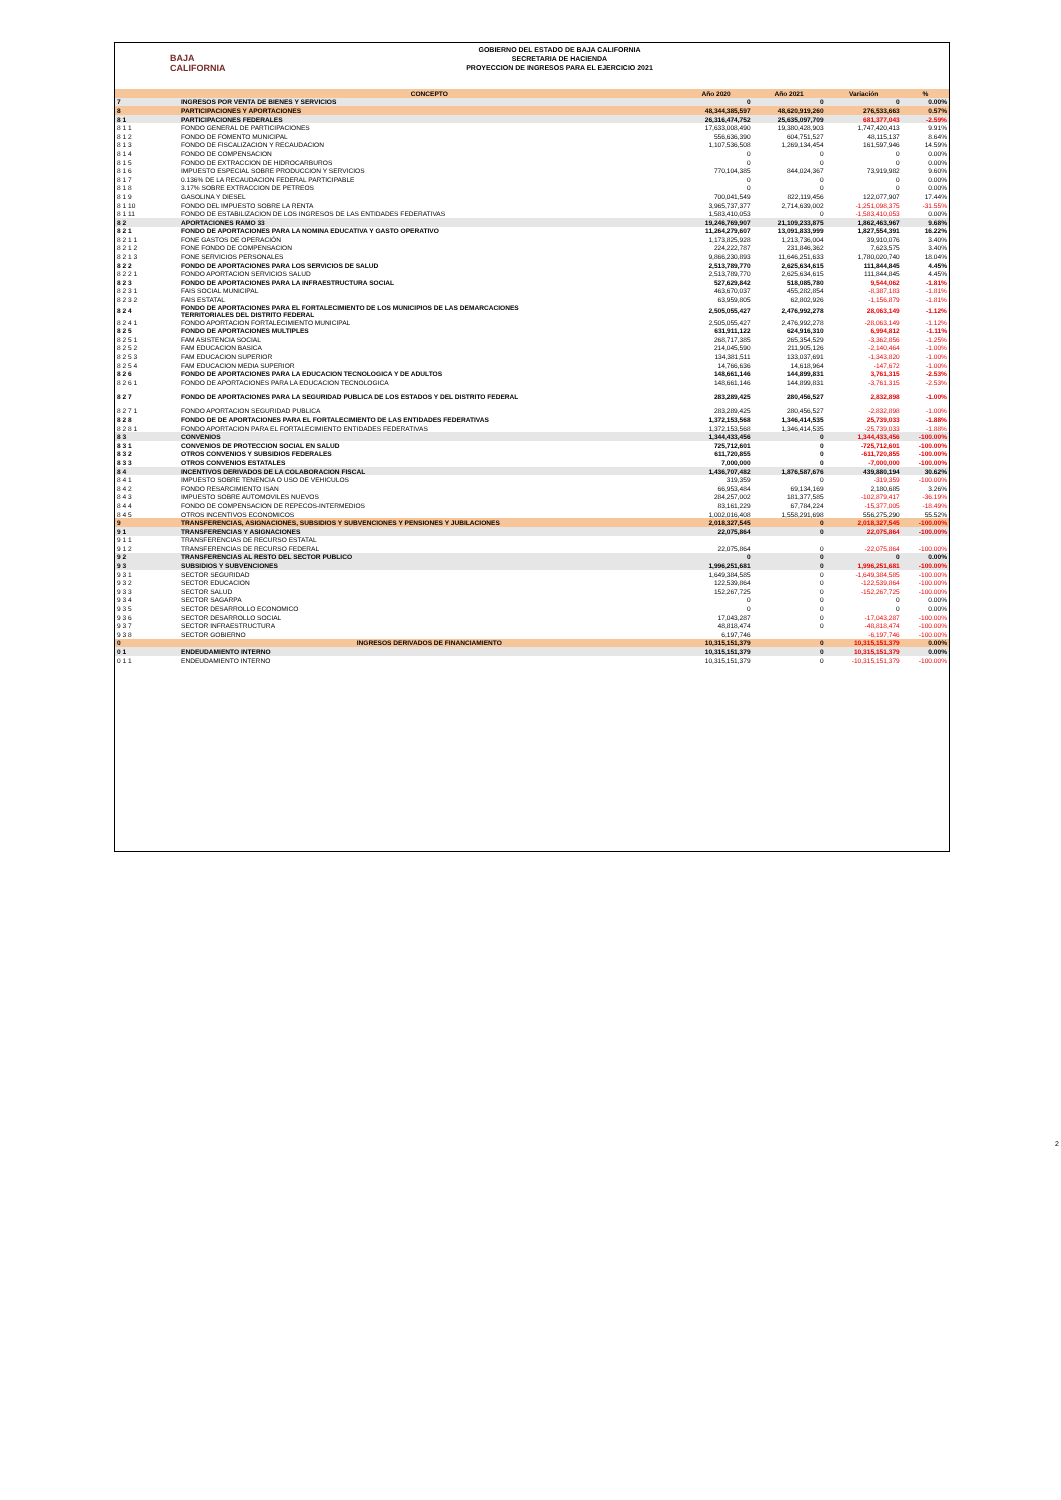BAJA
CALIFORNIA
GOBIERNO DEL ESTADO DE BAJA CALIFORNIA
SECRETARIA DE HACIENDA
PROYECCION DE INGRESOS PARA EL EJERCICIO 2021
| | CONCEPTO | Año 2020 | Año 2021 | Variación | % |
| --- | --- | --- | --- | --- | --- |
| 7 | INGRESOS POR VENTA DE BIENES Y SERVICIOS | 0 | 0 | 0 | 0.00% |
| 8 | PARTICIPACIONES Y APORTACIONES | 48,344,385,597 | 48,620,919,260 | 276,533,663 | 0.57% |
| 8 1 | PARTICIPACIONES FEDERALES | 26,316,474,752 | 25,635,097,709 | 681,377,043 | -2.59% |
| 8 1 1 | FONDO GENERAL DE PARTICIPACIONES | 17,633,008,490 | 19,380,428,903 | 1,747,420,413 | 9.91% |
| 8 1 2 | FONDO DE FOMENTO MUNICIPAL | 556,636,390 | 604,751,527 | 48,115,137 | 8.64% |
| 8 1 3 | FONDO DE FISCALIZACION Y RECAUDACION | 1,107,536,508 | 1,269,134,454 | 161,597,946 | 14.59% |
| 8 1 4 | FONDO DE COMPENSACION | 0 | 0 | 0 | 0.00% |
| 8 1 5 | FONDO DE EXTRACCION DE HIDROCARBUROS | 0 | 0 | 0 | 0.00% |
| 8 1 6 | IMPUESTO ESPECIAL SOBRE PRODUCCION Y SERVICIOS | 770,104,385 | 844,024,367 | 73,919,982 | 9.60% |
| 8 1 7 | 0.136% DE LA RECAUDACION FEDERAL PARTICIPABLE | 0 | 0 | 0 | 0.00% |
| 8 1 8 | 3.17% SOBRE EXTRACCION DE PETREOS | 0 | 0 | 0 | 0.00% |
| 8 1 9 | GASOLINA Y DIESEL | 700,041,549 | 822,119,456 | 122,077,907 | 17.44% |
| 8 1 10 | FONDO DEL IMPUESTO SOBRE LA RENTA | 3,965,737,377 | 2,714,639,002 | -1,251,098,375 | -31.55% |
| 8 1 11 | FONDO DE ESTABILIZACION DE LOS INGRESOS DE LAS ENTIDADES FEDERATIVAS | 1,583,410,053 | 0 | -1,583,410,053 | 0.00% |
| 8 2 | APORTACIONES RAMO 33 | 19,246,769,907 | 21,109,233,875 | 1,862,463,967 | 9.68% |
| 8 2 1 | FONDO DE APORTACIONES PARA LA NOMINA EDUCATIVA Y GASTO OPERATIVO | 11,264,279,607 | 13,091,833,999 | 1,827,554,391 | 16.22% |
| 8 2 1 1 | FONE GASTOS DE OPERACIÓN | 1,173,825,928 | 1,213,736,004 | 39,910,076 | 3.40% |
| 8 2 1 2 | FONE FONDO DE COMPENSACION | 224,222,787 | 231,846,362 | 7,623,575 | 3.40% |
| 8 2 1 3 | FONE SERVICIOS PERSONALES | 9,866,230,893 | 11,646,251,633 | 1,780,020,740 | 18.04% |
| 8 2 2 | FONDO DE APORTACIONES PARA LOS SERVICIOS DE SALUD | 2,513,789,770 | 2,625,634,615 | 111,844,845 | 4.45% |
| 8 2 2 1 | FONDO APORTACION SERVICIOS SALUD | 2,513,789,770 | 2,625,634,615 | 111,844,845 | 4.45% |
| 8 2 3 | FONDO DE APORTACIONES PARA LA INFRAESTRUCTURA SOCIAL | 527,629,842 | 518,085,780 | 9,544,062 | -1.81% |
| 8 2 3 1 | FAIS SOCIAL MUNICIPAL | 463,670,037 | 455,282,854 | -8,387,183 | -1.81% |
| 8 2 3 2 | FAIS ESTATAL | 63,959,805 | 62,802,926 | -1,156,879 | -1.81% |
| 8 2 4 | FONDO DE APORTACIONES PARA EL FORTALECIMIENTO DE LOS MUNICIPIOS DE LAS DEMARCACIONES TERRITORIALES DEL DISTRITO FEDERAL | 2,505,055,427 | 2,476,992,278 | 28,063,149 | -1.12% |
| 8 2 4 1 | FONDO APORTACION FORTALECIMIENTO MUNICIPAL | 2,505,055,427 | 2,476,992,278 | -28,063,149 | -1.12% |
| 8 2 5 | FONDO DE APORTACIONES MULTIPLES | 631,911,122 | 624,916,310 | 6,994,812 | -1.11% |
| 8 2 5 1 | FAM ASISTENCIA SOCIAL | 268,717,385 | 265,354,529 | -3,362,856 | -1.25% |
| 8 2 5 2 | FAM EDUCACION BASICA | 214,045,590 | 211,905,126 | -2,140,464 | -1.00% |
| 8 2 5 3 | FAM EDUCACION SUPERIOR | 134,381,511 | 133,037,691 | -1,343,820 | -1.00% |
| 8 2 5 4 | FAM EDUCACION MEDIA SUPERIOR | 14,766,636 | 14,618,964 | -147,672 | -1.00% |
| 8 2 6 | FONDO DE APORTACIONES PARA LA EDUCACION TECNOLOGICA Y DE ADULTOS | 148,661,146 | 144,899,831 | 3,761,315 | -2.53% |
| 8 2 6 1 | FONDO DE APORTACIONES PARA LA EDUCACION TECNOLOGICA | 148,661,146 | 144,899,831 | -3,761,315 | -2.53% |
| 8 2 7 | FONDO DE APORTACIONES PARA LA SEGURIDAD PUBLICA DE LOS ESTADOS Y DEL DISTRITO FEDERAL | 283,289,425 | 280,456,527 | 2,832,898 | -1.00% |
| 8 2 7 1 | FONDO APORTACION SEGURIDAD PUBLICA | 283,289,425 | 280,456,527 | -2,832,898 | -1.00% |
| 8 2 8 | FONDO DE DE APORTACIONES PARA EL FORTALECIMIENTO DE LAS ENTIDADES FEDERATIVAS | 1,372,153,568 | 1,346,414,535 | 25,739,033 | -1.88% |
| 8 2 8 1 | FONDO APORTACION PARA EL FORTALECIMIENTO ENTIDADES FEDERATIVAS | 1,372,153,568 | 1,346,414,535 | -25,739,033 | -1.88% |
| 8 3 | CONVENIOS | 1,344,433,456 | 0 | 1,344,433,456 | -100.00% |
| 8 3 1 | CONVENIOS DE PROTECCION SOCIAL EN SALUD | 725,712,601 | 0 | -725,712,601 | -100.00% |
| 8 3 2 | OTROS CONVENIOS Y SUBSIDIOS FEDERALES | 611,720,855 | 0 | -611,720,855 | -100.00% |
| 8 3 3 | OTROS CONVENIOS ESTATALES | 7,000,000 | 0 | -7,000,000 | -100.00% |
| 8 4 | INCENTIVOS DERIVADOS DE LA COLABORACION FISCAL | 1,436,707,482 | 1,876,587,676 | 439,880,194 | 30.62% |
| 8 4 1 | IMPUESTO SOBRE TENENCIA O USO DE VEHICULOS | 319,359 | 0 | -319,359 | -100.00% |
| 8 4 2 | FONDO RESARCIMIENTO ISAN | 66,953,484 | 69,134,169 | 2,180,685 | 3.26% |
| 8 4 3 | IMPUESTO SOBRE AUTOMOVILES NUEVOS | 284,257,002 | 181,377,585 | -102,879,417 | -36.19% |
| 8 4 4 | FONDO DE COMPENSACION DE REPECOS-INTERMEDIOS | 83,161,229 | 67,784,224 | -15,377,005 | -18.49% |
| 8 4 5 | OTROS INCENTIVOS ECONOMICOS | 1,002,016,408 | 1,558,291,698 | 556,275,290 | 55.52% |
| 9 | TRANSFERENCIAS, ASIGNACIONES, SUBSIDIOS Y SUBVENCIONES Y PENSIONES Y JUBILACIONES | 2,018,327,545 | 0 | 2,018,327,545 | -100.00% |
| 9 1 | TRANSFERENCIAS Y ASIGNACIONES | 22,075,864 | 0 | 22,075,864 | -100.00% |
| 9 1 1 | TRANSFERENCIAS DE RECURSO ESTATAL | | | | |
| 9 1 2 | TRANSFERENCIAS DE RECURSO FEDERAL | 22,075,864 | 0 | -22,075,864 | -100.00% |
| 9 2 | TRANSFERENCIAS AL RESTO DEL SECTOR PUBLICO | 0 | 0 | 0 | 0.00% |
| 9 3 | SUBSIDIOS Y SUBVENCIONES | 1,996,251,681 | 0 | 1,996,251,681 | -100.00% |
| 9 3 1 | SECTOR SEGURIDAD | 1,649,384,585 | 0 | -1,649,384,585 | -100.00% |
| 9 3 2 | SECTOR EDUCACION | 122,539,864 | 0 | -122,539,864 | -100.00% |
| 9 3 3 | SECTOR SALUD | 152,267,725 | 0 | -152,267,725 | -100.00% |
| 9 3 4 | SECTOR SAGARPA | 0 | 0 | 0 | 0.00% |
| 9 3 5 | SECTOR DESARROLLO ECONOMICO | 0 | 0 | 0 | 0.00% |
| 9 3 6 | SECTOR DESARROLLO SOCIAL | 17,043,287 | 0 | -17,043,287 | -100.00% |
| 9 3 7 | SECTOR INFRAESTRUCTURA | 48,818,474 | 0 | -48,818,474 | -100.00% |
| 9 3 8 | SECTOR GOBIERNO | 6,197,746 | | -6,197,746 | -100.00% |
| 0 | INGRESOS DERIVADOS DE FINANCIAMIENTO | 10,315,151,379 | 0 | 10,315,151,379 | 0.00% |
| 0 1 | ENDEUDAMIENTO INTERNO | 10,315,151,379 | 0 | 10,315,151,379 | 0.00% |
| 0 1 1 | ENDEUDAMIENTO INTERNO | 10,315,151,379 | 0 | -10,315,151,379 | -100.00% |
2